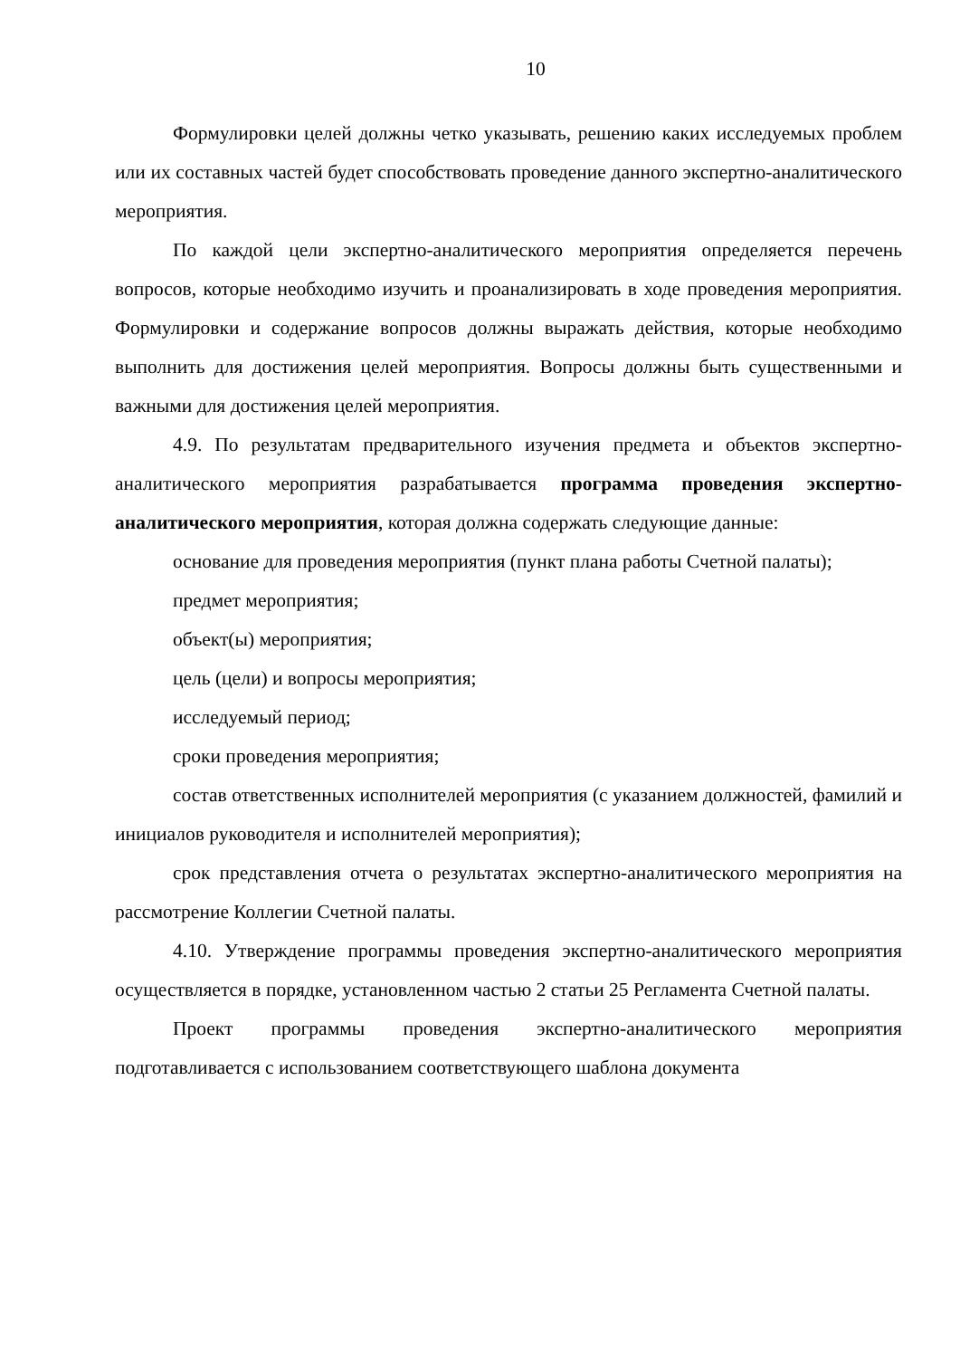10
Формулировки целей должны четко указывать, решению каких исследуемых проблем или их составных частей будет способствовать проведение данного экспертно-аналитического мероприятия.
По каждой цели экспертно-аналитического мероприятия определяется перечень вопросов, которые необходимо изучить и проанализировать в ходе проведения мероприятия. Формулировки и содержание вопросов должны выражать действия, которые необходимо выполнить для достижения целей мероприятия. Вопросы должны быть существенными и важными для достижения целей мероприятия.
4.9. По результатам предварительного изучения предмета и объектов экспертно-аналитического мероприятия разрабатывается программа проведения экспертно-аналитического мероприятия, которая должна содержать следующие данные:
основание для проведения мероприятия (пункт плана работы Счетной палаты);
предмет мероприятия;
объект(ы) мероприятия;
цель (цели) и вопросы мероприятия;
исследуемый период;
сроки проведения мероприятия;
состав ответственных исполнителей мероприятия (с указанием должностей, фамилий и инициалов руководителя и исполнителей мероприятия);
срок представления отчета о результатах экспертно-аналитического мероприятия на рассмотрение Коллегии Счетной палаты.
4.10. Утверждение программы проведения экспертно-аналитического мероприятия осуществляется в порядке, установленном частью 2 статьи 25 Регламента Счетной палаты.
Проект программы проведения экспертно-аналитического мероприятия подготавливается с использованием соответствующего шаблона документа